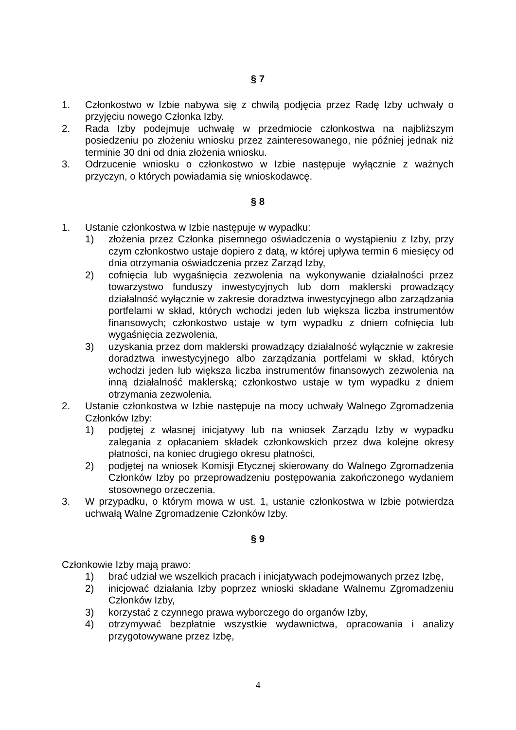§ 7
1. Członkostwo w Izbie nabywa się z chwilą podjęcia przez Radę Izby uchwały o przyjęciu nowego Członka Izby.
2. Rada Izby podejmuje uchwałę w przedmiocie członkostwa na najbliższym posiedzeniu po złożeniu wniosku przez zainteresowanego, nie później jednak niż terminie 30 dni od dnia złożenia wniosku.
3. Odrzucenie wniosku o członkostwo w Izbie następuje wyłącznie z ważnych przyczyn, o których powiadamia się wnioskodawcę.
§ 8
1. Ustanie członkostwa w Izbie następuje w wypadku:
1) złożenia przez Członka pisemnego oświadczenia o wystąpieniu z Izby, przy czym członkostwo ustaje dopiero z datą, w której upływa termin 6 miesięcy od dnia otrzymania oświadczenia przez Zarząd Izby,
2) cofnięcia lub wygaśnięcia zezwolenia na wykonywanie działalności przez towarzystwo funduszy inwestycyjnych lub dom maklerski prowadzący działalność wyłącznie w zakresie doradztwa inwestycyjnego albo zarządzania portfelami w skład, których wchodzi jeden lub większa liczba instrumentów finansowych; członkostwo ustaje w tym wypadku z dniem cofnięcia lub wygaśnięcia zezwolenia,
3) uzyskania przez dom maklerski prowadzący działalność wyłącznie w zakresie doradztwa inwestycyjnego albo zarządzania portfelami w skład, których wchodzi jeden lub większa liczba instrumentów finansowych zezwolenia na inną działalność maklerską; członkostwo ustaje w tym wypadku z dniem otrzymania zezwolenia.
2. Ustanie członkostwa w Izbie następuje na mocy uchwały Walnego Zgromadzenia Członków Izby:
1) podjętej z własnej inicjatywy lub na wniosek Zarządu Izby w wypadku zalegania z opłacaniem składek członkowskich przez dwa kolejne okresy płatności, na koniec drugiego okresu płatności,
2) podjętej na wniosek Komisji Etycznej skierowany do Walnego Zgromadzenia Członków Izby po przeprowadzeniu postępowania zakończonego wydaniem stosownego orzeczenia.
3. W przypadku, o którym mowa w ust. 1, ustanie członkostwa w Izbie potwierdza uchwałą Walne Zgromadzenie Członków Izby.
§ 9
Członkowie Izby mają prawo:
1) brać udział we wszelkich pracach i inicjatywach podejmowanych przez Izbę,
2) inicjować działania Izby poprzez wnioski składane Walnemu Zgromadzeniu Członków Izby,
3) korzystać z czynnego prawa wyborczego do organów Izby,
4) otrzymywać bezpłatnie wszystkie wydawnictwa, opracowania i analizy przygotowywane przez Izbę,
4